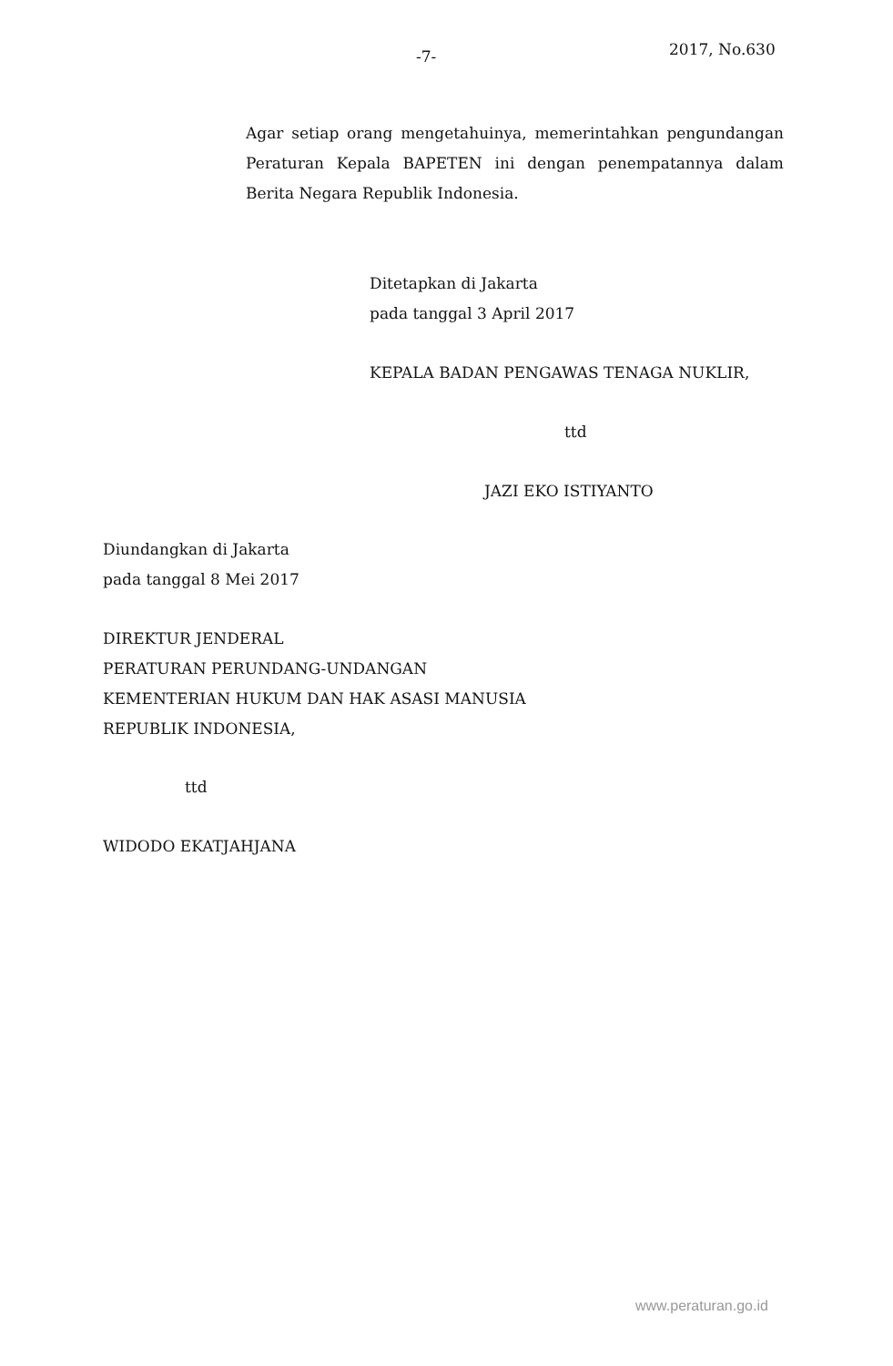-7- 2017, No.630
Agar setiap orang mengetahuinya, memerintahkan pengundangan Peraturan Kepala BAPETEN ini dengan penempatannya dalam Berita Negara Republik Indonesia.
Ditetapkan di Jakarta
pada tanggal 3 April 2017
KEPALA BADAN PENGAWAS TENAGA NUKLIR,
ttd
JAZI EKO ISTIYANTO
Diundangkan di Jakarta
pada tanggal 8 Mei 2017
DIREKTUR JENDERAL
PERATURAN PERUNDANG-UNDANGAN
KEMENTERIAN HUKUM DAN HAK ASASI MANUSIA
REPUBLIK INDONESIA,
ttd
WIDODO EKATJAHJANA
www.peraturan.go.id